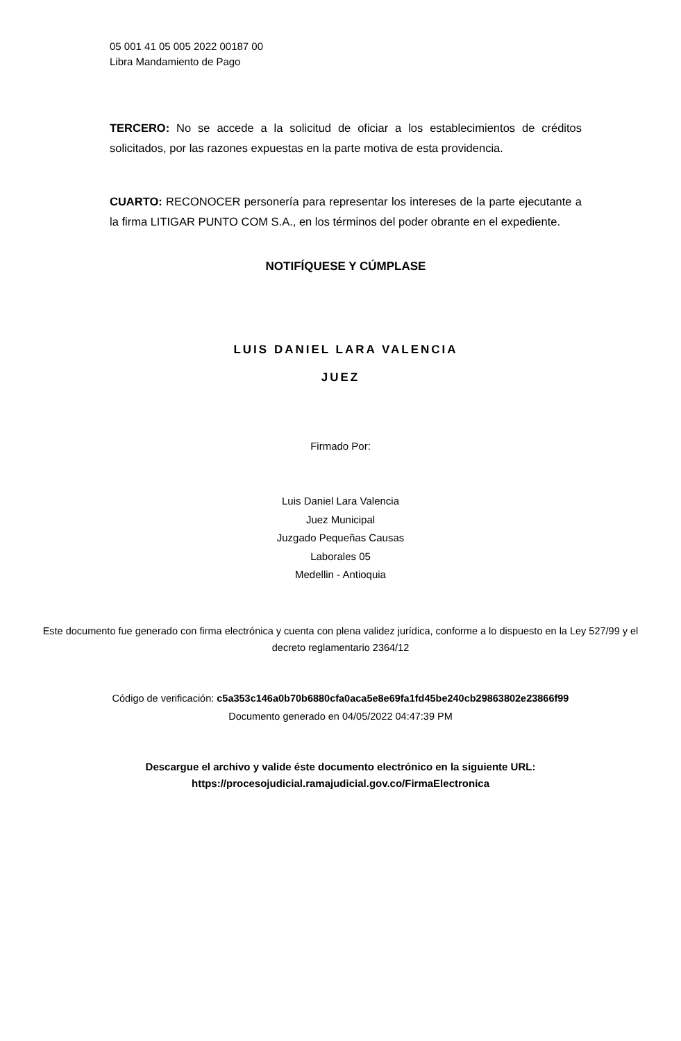05 001 41 05 005 2022 00187 00
Libra Mandamiento de Pago
TERCERO: No se accede a la solicitud de oficiar a los establecimientos de créditos solicitados, por las razones expuestas en la parte motiva de esta providencia.
CUARTO: RECONOCER personería para representar los intereses de la parte ejecutante a la firma LITIGAR PUNTO COM S.A., en los términos del poder obrante en el expediente.
NOTIFÍQUESE Y CÚMPLASE
LUIS DANIEL LARA VALENCIA
JUEZ
Firmado Por:
Luis Daniel Lara Valencia
Juez Municipal
Juzgado Pequeñas Causas
Laborales 05
Medellin - Antioquia
Este documento fue generado con firma electrónica y cuenta con plena validez jurídica, conforme a lo dispuesto en la Ley 527/99 y el decreto reglamentario 2364/12
Código de verificación: c5a353c146a0b70b6880cfa0aca5e8e69fa1fd45be240cb29863802e23866f99
Documento generado en 04/05/2022 04:47:39 PM
Descargue el archivo y valide éste documento electrónico en la siguiente URL:
https://procesojudicial.ramajudicial.gov.co/FirmaElectronica